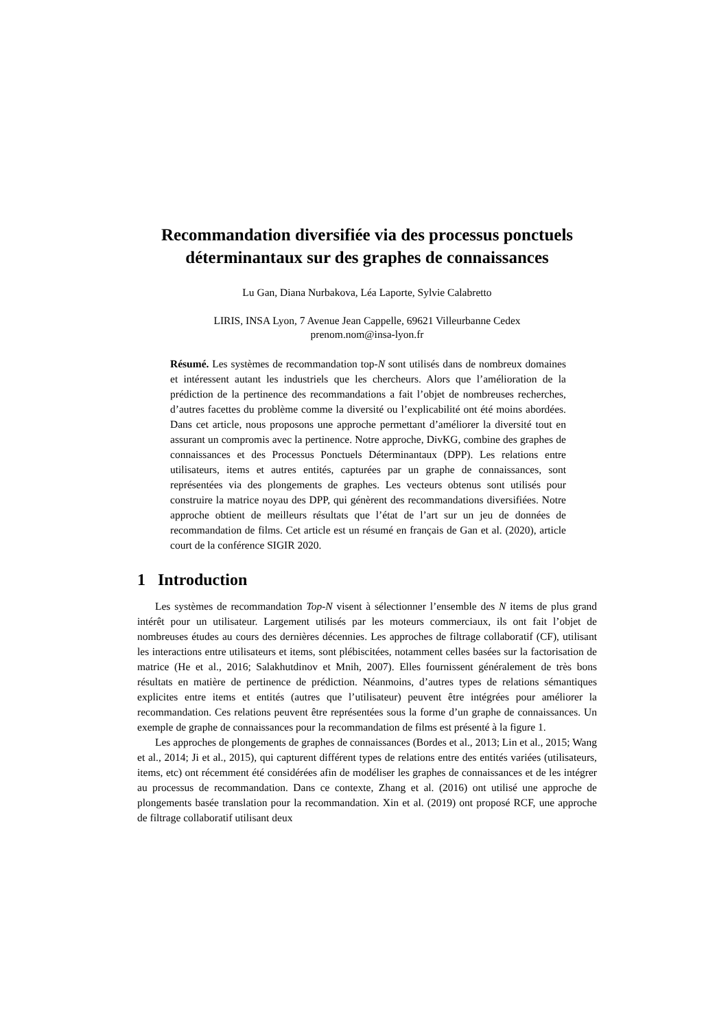Recommandation diversifiée via des processus ponctuels
déterminantaux sur des graphes de connaissances
Lu Gan, Diana Nurbakova, Léa Laporte, Sylvie Calabretto
LIRIS, INSA Lyon, 7 Avenue Jean Cappelle, 69621 Villeurbanne Cedex
prenom.nom@insa-lyon.fr
Résumé. Les systèmes de recommandation top-N sont utilisés dans de nombreux domaines et intéressent autant les industriels que les chercheurs. Alors que l’amélioration de la prédiction de la pertinence des recommandations a fait l’objet de nombreuses recherches, d’autres facettes du problème comme la diversité ou l’explicabilité ont été moins abordées. Dans cet article, nous proposons une approche permettant d’améliorer la diversité tout en assurant un compromis avec la pertinence. Notre approche, DivKG, combine des graphes de connaissances et des Processus Ponctuels Déterminantaux (DPP). Les relations entre utilisateurs, items et autres entités, capturées par un graphe de connaissances, sont représentées via des plongements de graphes. Les vecteurs obtenus sont utilisés pour construire la matrice noyau des DPP, qui génèrent des recommandations diversifiées. Notre approche obtient de meilleurs résultats que l’état de l’art sur un jeu de données de recommandation de films. Cet article est un résumé en français de Gan et al. (2020), article court de la conférence SIGIR 2020.
1 Introduction
Les systèmes de recommandation Top-N visent à sélectionner l’ensemble des N items de plus grand intérêt pour un utilisateur. Largement utilisés par les moteurs commerciaux, ils ont fait l’objet de nombreuses études au cours des dernières décennies. Les approches de filtrage collaboratif (CF), utilisant les interactions entre utilisateurs et items, sont plébiscitées, notamment celles basées sur la factorisation de matrice (He et al., 2016; Salakhutdinov et Mnih, 2007). Elles fournissent généralement de très bons résultats en matière de pertinence de prédiction. Néanmoins, d’autres types de relations sémantiques explicites entre items et entités (autres que l’utilisateur) peuvent être intégrées pour améliorer la recommandation. Ces relations peuvent être représentées sous la forme d’un graphe de connaissances. Un exemple de graphe de connaissances pour la recommandation de films est présenté à la figure 1.
Les approches de plongements de graphes de connaissances (Bordes et al., 2013; Lin et al., 2015; Wang et al., 2014; Ji et al., 2015), qui capturent différent types de relations entre des entités variées (utilisateurs, items, etc) ont récemment été considérées afin de modéliser les graphes de connaissances et de les intégrer au processus de recommandation. Dans ce contexte, Zhang et al. (2016) ont utilisé une approche de plongements basée translation pour la recommandation. Xin et al. (2019) ont proposé RCF, une approche de filtrage collaboratif utilisant deux